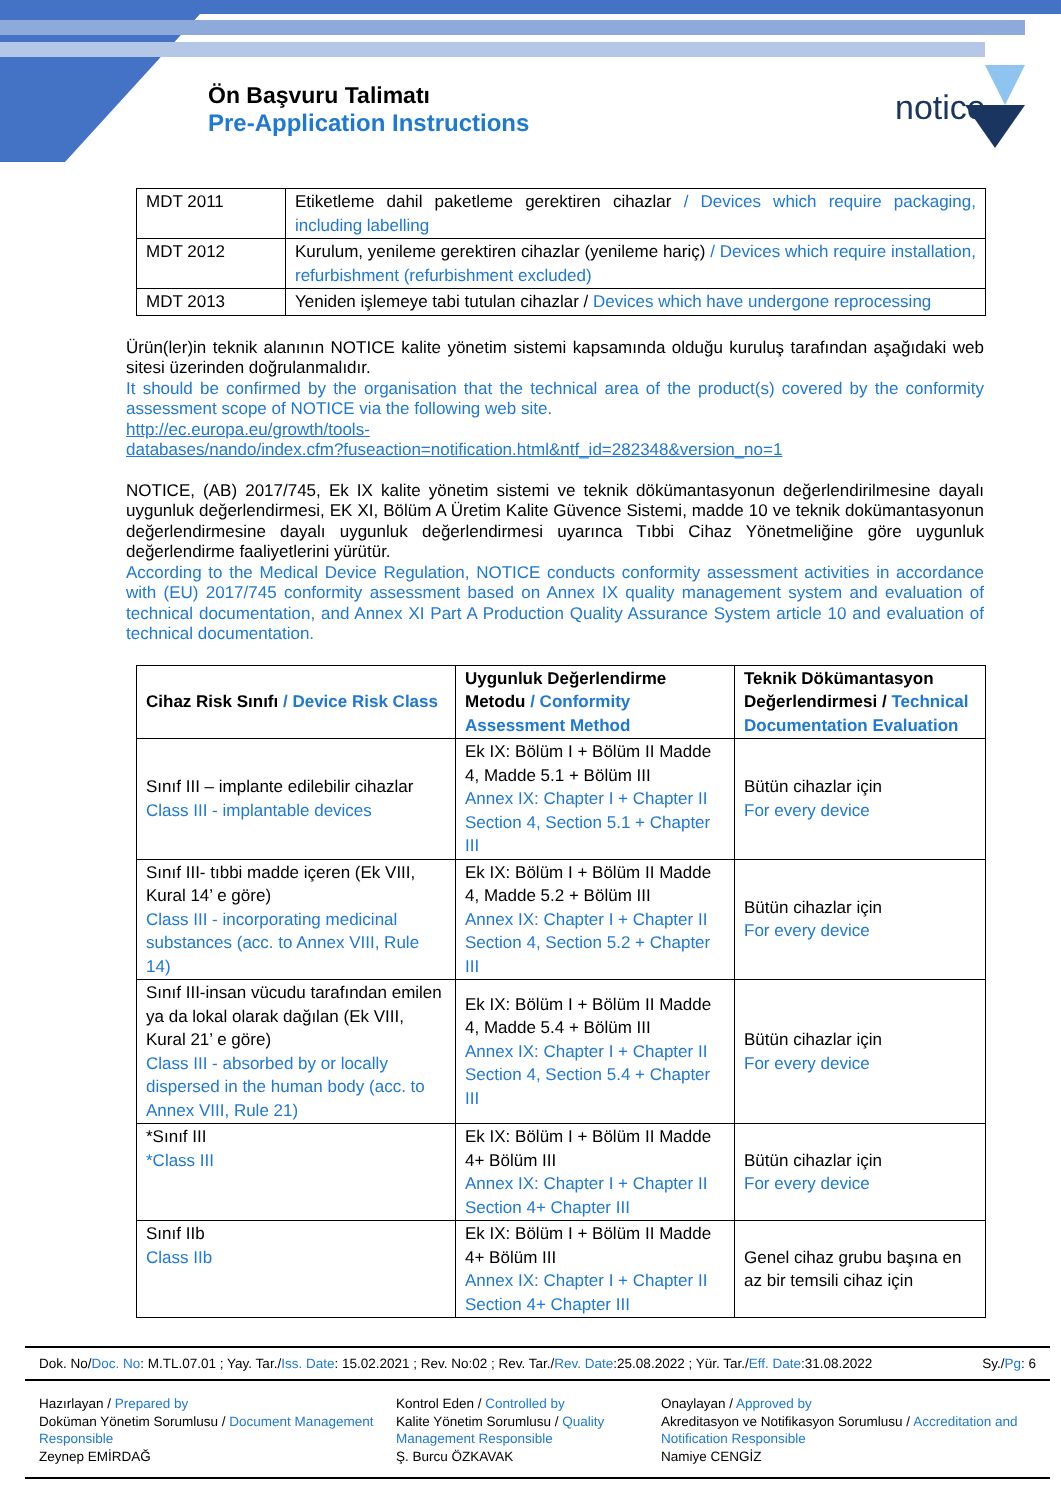Ön Başvuru Talimatı
Pre-Application Instructions
notice
| MDT 2011 | Etiketleme dahil paketleme gerektiren cihazlar / Devices which require packaging, including labelling |
| MDT 2012 | Kurulum, yenileme gerektiren cihazlar (yenileme hariç) / Devices which require installation, refurbishment (refurbishment excluded) |
| MDT 2013 | Yeniden işlemeye tabi tutulan cihazlar / Devices which have undergone reprocessing |
Ürün(ler)in teknik alanının NOTICE kalite yönetim sistemi kapsamında olduğu kuruluş tarafından aşağıdaki web sitesi üzerinden doğrulanmalıdır.
It should be confirmed by the organisation that the technical area of the product(s) covered by the conformity assessment scope of NOTICE via the following web site.
http://ec.europa.eu/growth/tools-
databases/nando/index.cfm?fuseaction=notification.html&ntf_id=282348&version_no=1
NOTICE, (AB) 2017/745, Ek IX kalite yönetim sistemi ve teknik dökümantasyonun değerlendirilmesine dayalı uygunluk değerlendirmesi, EK XI, Bölüm A Üretim Kalite Güvence Sistemi, madde 10 ve teknik dokümantasyonun değerlendirmesine dayalı uygunluk değerlendirmesi uyarınca Tıbbi Cihaz Yönetmeliğine göre uygunluk değerlendirme faaliyetlerini yürütür.
According to the Medical Device Regulation, NOTICE conducts conformity assessment activities in accordance with (EU) 2017/745 conformity assessment based on Annex IX quality management system and evaluation of technical documentation, and Annex XI Part A Production Quality Assurance System article 10 and evaluation of technical documentation.
| Cihaz Risk Sınıfı / Device Risk Class | Uygunluk Değerlendirme Metodu / Conformity Assessment Method | Teknik Dökümantasyon Değerlendirmesi / Technical Documentation Evaluation |
| Sınıf III – implante edilebilir cihazlar Class III - implantable devices | Ek IX: Bölüm I + Bölüm II Madde 4, Madde 5.1 + Bölüm III Annex IX: Chapter I + Chapter II Section 4, Section 5.1 + Chapter III | Bütün cihazlar için For every device |
| Sınıf III- tıbbi madde içeren (Ek VIII, Kural 14’ e göre) Class III - incorporating medicinal substances (acc. to Annex VIII, Rule 14) | Ek IX: Bölüm I + Bölüm II Madde 4, Madde 5.2 + Bölüm III Annex IX: Chapter I + Chapter II Section 4, Section 5.2 + Chapter III | Bütün cihazlar için For every device |
| Sınıf III-insan vücudu tarafından emilen ya da lokal olarak dağılan (Ek VIII, Kural 21’ e göre) Class III - absorbed by or locally dispersed in the human body (acc. to Annex VIII, Rule 21) | Ek IX: Bölüm I + Bölüm II Madde 4, Madde 5.4 + Bölüm III Annex IX: Chapter I + Chapter II Section 4, Section 5.4 + Chapter III | Bütün cihazlar için For every device |
| *Sınıf III *Class III | Ek IX: Bölüm I + Bölüm II Madde 4+ Bölüm III Annex IX: Chapter I + Chapter II Section 4+ Chapter III | Bütün cihazlar için For every device |
| Sınıf IIb Class IIb | Ek IX: Bölüm I + Bölüm II Madde 4+ Bölüm III Annex IX: Chapter I + Chapter II Section 4+ Chapter III | Genel cihaz grubu başına en az bir temsili cihaz için |
Dok. No/Doc. No: M.TL.07.01 ; Yay. Tar./Iss. Date: 15.02.2021 ; Rev. No:02 ; Rev. Tar./Rev. Date:25.08.2022 ; Yür. Tar./Eff. Date:31.08.2022 Sy./Pg: 6
Hazırlayan / Prepared by
Doküman Yönetim Sorumlusu / Document Management Responsible
Zeynep EMİRDAĞ
Kontrol Eden / Controlled by
Kalite Yönetim Sorumlusu / Quality Management Responsible
Ş. Burcu ÖZKAVAK
Onaylayan / Approved by
Akreditasyon ve Notifikasyon Sorumlusu / Accreditation and Notification Responsible
Namiye CENGİZ